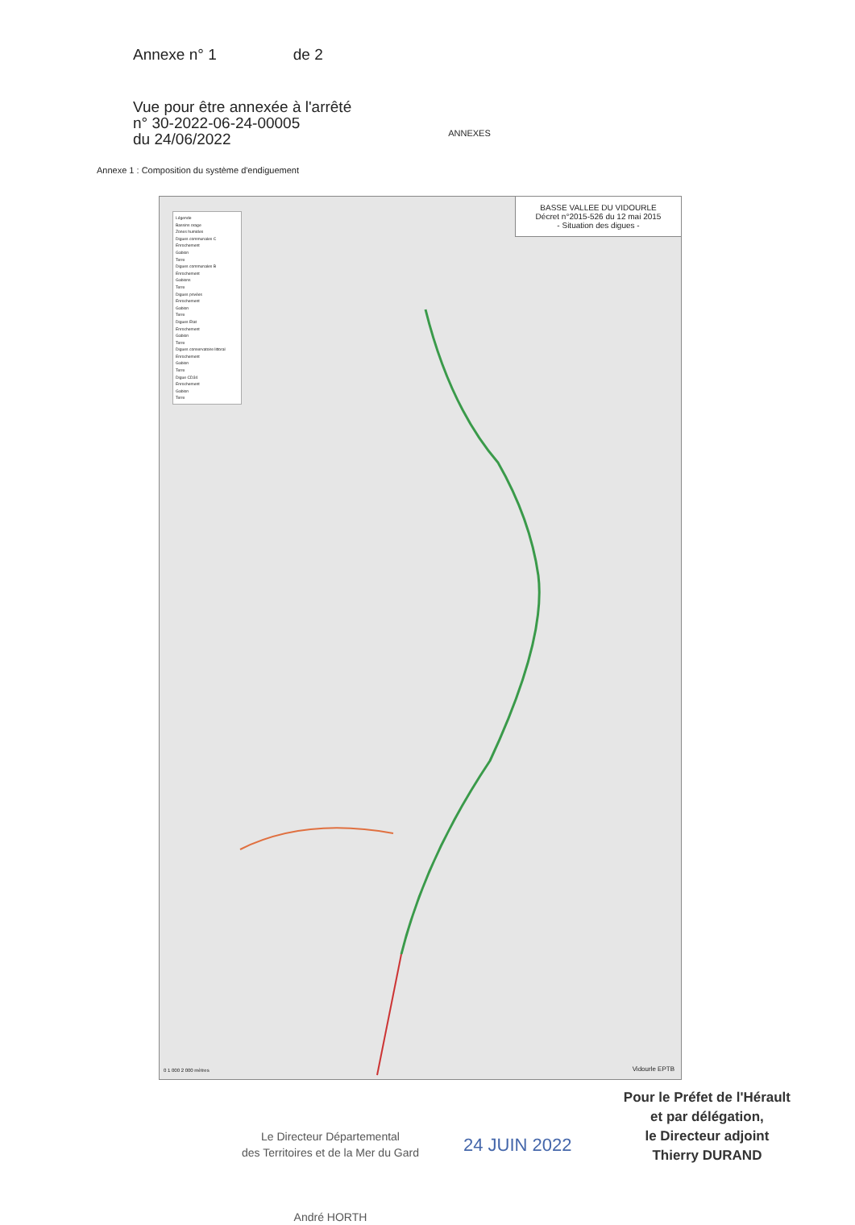Annexe n° 1 de 2
Vue pour être annexée à l'arrêté
n° 30-2022-06-24-00005
du 24/06/2022
ANNEXES
Annexe 1 : Composition du système d'endiguement
Légende
Bassins orage
Zones humides
Digues communales C
Enrochement
Gabion
Terre
Digues communales B
Enrochement
Gabions
Terre
Digues privées
Enrochement
Gabion
Terre
Digues Etat
Enrochement
Gabion
Terre
Digues conservatoire littoral
Enrochement
Gabion
Terre
Digue CD34
Enrochement
Gabion
Terre
BASSE VALLEE DU VIDOURLE
Décret n°2015-526 du 12 mai 2015
- Situation des digues -
0 1 000 2 000 mètres Vidourle EPTB
Le Directeur Départemental
des Territoires et de la Mer du Gard
André HORTH
Pour le Préfet de l'Hérault
et par délégation,
le Directeur adjoint
Thierry DURAND
24 JUIN 2022